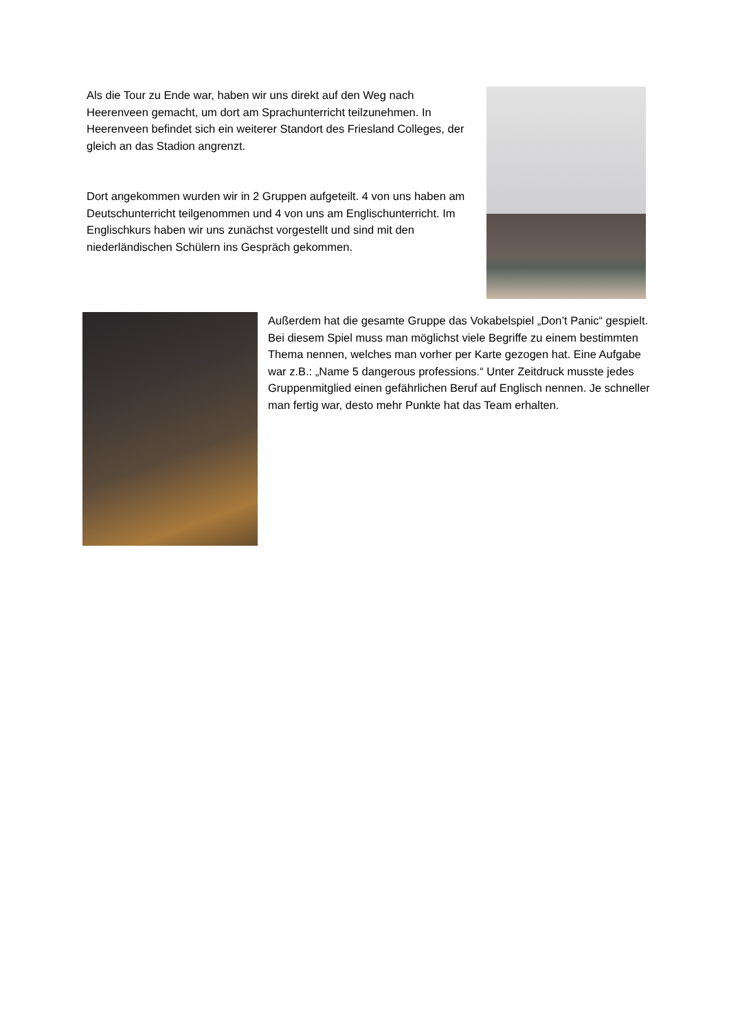Als die Tour zu Ende war, haben wir uns direkt auf den Weg nach Heerenveen gemacht, um dort am Sprachunterricht teilzunehmen. In Heerenveen befindet sich ein weiterer Standort des Friesland Colleges, der gleich an das Stadion angrenzt.
Dort angekommen wurden wir in 2 Gruppen aufgeteilt. 4 von uns haben am Deutschunterricht teilgenommen und 4 von uns am Englischunterricht. Im Englischkurs haben wir uns zunächst vorgestellt und sind mit den niederländischen Schülern ins Gespräch gekommen.
Außerdem hat die gesamte Gruppe das Vokabelspiel „Don’t Panic“ gespielt. Bei diesem Spiel muss man möglichst viele Begriffe zu einem bestimmten Thema nennen, welches man vorher per Karte gezogen hat. Eine Aufgabe war z.B.: „Name 5 dangerous professions.“ Unter Zeitdruck musste jedes Gruppenmitglied einen gefährlichen Beruf auf Englisch nennen. Je schneller man fertig war, desto mehr Punkte hat das Team erhalten.